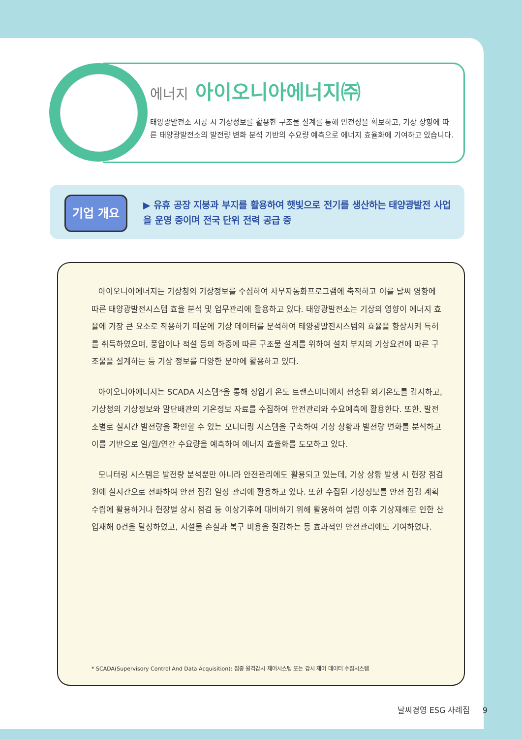에너지 아이오니아에너지㈜
태양광발전소 시공 시 기상정보를 활용한 구조물 설계를 통해 안전성을 확보하고, 기상 상황에 따른 태양광발전소의 발전량 변화 분석 기반의 수요량 예측으로 에너지 효율화에 기여하고 있습니다.
기업 개요
▶ 유휴 공장 지붕과 부지를 활용하여 햇빛으로 전기를 생산하는 태양광발전 사업을 운영 중이며 전국 단위 전력 공급 중
아이오니아에너지는 기상청의 기상정보를 수집하여 사무자동화프로그램에 축적하고 이를 날씨 영향에 따른 태양광발전시스템 효율 분석 및 업무관리에 활용하고 있다. 태양광발전소는 기상의 영향이 에너지 효율에 가장 큰 요소로 작용하기 때문에 기상 데이터를 분석하여 태양광발전시스템의 효율을 향상시켜 특허를 취득하였으며, 풍압이나 적설 등의 하중에 따른 구조물 설계를 위하여 설치 부지의 기상요건에 따른 구조물을 설계하는 등 기상 정보를 다양한 분야에 활용하고 있다.
아이오니아에너지는 SCADA 시스템*을 통해 정압기 온도 트랜스미터에서 전송된 외기온도를 감시하고, 기상청의 기상정보와 말단배관의 기온정보 자료를 수집하여 안전관리와 수요예측에 활용한다. 또한, 발전소별로 실시간 발전량을 확인할 수 있는 모니터링 시스템을 구축하여 기상 상황과 발전량 변화를 분석하고 이를 기반으로 일/월/연간 수요량을 예측하여 에너지 효율화를 도모하고 있다.
모니터링 시스템은 발전량 분석뿐만 아니라 안전관리에도 활용되고 있는데, 기상 상황 발생 시 현장 점검원에 실시간으로 전파하여 안전 점검 일정 관리에 활용하고 있다. 또한 수집된 기상정보를 안전 점검 계획 수립에 활용하거나 현장별 상시 점검 등 이상기후에 대비하기 위해 활용하여 설립 이후 기상재해로 인한 산업재해 0건을 달성하였고, 시설물 손실과 복구 비용을 절감하는 등 효과적인 안전관리에도 기여하였다.
* SCADA(Supervisory Control And Data Acquisition): 집중 원격감시 제어시스템 또는 감시 제어 데이터 수집시스템
날씨경영 ESG 사례집 9